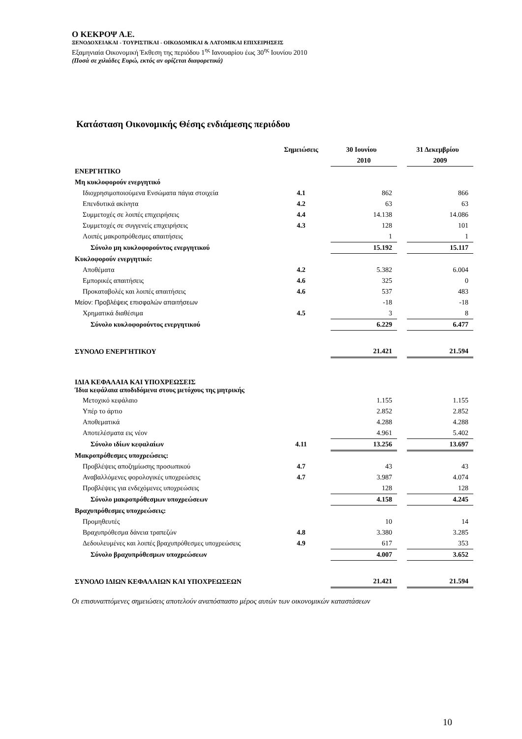Ο ΚΕΚΡΟΨ Α.Ε.
ΞΕΝΟΔΟΧΕΙΑΚΑΙ - ΤΟΥΡΙΣΤΙΚΑΙ - ΟΙΚΟΔΟΜΙΚΑΙ & ΛΑΤΟΜΙΚΑΙ ΕΠΙΧΕΙΡΗΣΕΙΣ
Εξαμηνιαία Οικονομική Έκθεση της περιόδου 1<sup>ης</sup> Ιανουαρίου έως 30<sup>ης</sup> Ιουνίου 2010
(Ποσά σε χιλιάδες Ευρώ, εκτός αν ορίζεται διαφορετικά)
Κατάσταση Οικονομικής Θέσης ενδιάμεσης περιόδου
| | Σημειώσεις | | 30 Ιουνίου | | 31 Δεκεμβρίου |
| --- | --- | --- | --- | --- | --- |
| | | | 2010 | | 2009 |
| ΕΝΕΡΓΗΤΙΚΟ | | | | | |
| Μη κυκλοφορούν ενεργητικό | | | | | |
| Ιδιοχρησιμοποιούμενα Ενσώματα πάγια στοιχεία | 4.1 | | 862 | | 866 |
| Επενδυτικά ακίνητα | 4.2 | | 63 | | 63 |
| Συμμετοχές σε λοιπές επιχειρήσεις | 4.4 | | 14.138 | | 14.086 |
| Συμμετοχές σε συγγενείς επιχειρήσεις | 4.3 | | 128 | | 101 |
| Λοιπές μακροπρόθεσμες απαιτήσεις | | | 1 | | 1 |
| Σύνολο μη κυκλοφορούντος ενεργητικού | | | 15.192 | | 15.117 |
| Κυκλοφορούν ενεργητικό: | | | | | |
| Αποθέματα | 4.2 | | 5.382 | | 6.004 |
| Εμπορικές απαιτήσεις | 4.6 | | 325 | | 0 |
| Προκαταβολές και λοιπές απαιτήσεις | 4.6 | | 537 | | 483 |
| Μείον: Προβλέψεις επισφαλών απαιτήσεων | | | -18 | | -18 |
| Χρηματικά διαθέσιμα | 4.5 | | 3 | | 8 |
| Σύνολο κυκλοφορούντος ενεργητικού | | | 6.229 | | 6.477 |
| ΣΥΝΟΛΟ ΕΝΕΡΓΗΤΙΚΟΥ | | | 21.421 | | 21.594 |
| ΙΔΙΑ ΚΕΦΑΛΑΙΑ ΚΑΙ ΥΠΟΧΡΕΩΣΕΙΣ Ίδια κεφάλαια αποδιδόμενα στους μετόχους της μητρικής | | | | | |
| Μετοχικό κεφάλαιο | | | 1.155 | | 1.155 |
| Υπέρ το άρτιο | | | 2.852 | | 2.852 |
| Αποθεματικά | | | 4.288 | | 4.288 |
| Αποτελέσματα εις νέον | | | 4.961 | | 5.402 |
| Σύνολο ιδίων κεφαλαίων | 4.11 | | 13.256 | | 13.697 |
| Μακροπρόθεσμες υποχρεώσεις: | | | | | |
| Προβλέψεις αποζημίωσης προσωπικού | 4.7 | | 43 | | 43 |
| Αναβαλλόμενες φορολογικές υποχρεώσεις | 4.7 | | 3.987 | | 4.074 |
| Προβλέψεις για ενδεχόμενες υποχρεώσεις | | | 128 | | 128 |
| Σύνολο μακροπρόθεσμων υποχρεώσεων | | | 4.158 | | 4.245 |
| Βραχυπρόθεσμες υποχρεώσεις: | | | | | |
| Προμηθευτές | | | 10 | | 14 |
| Βραχυπρόθεσμα δάνεια τραπεζών | 4.8 | | 3.380 | | 3.285 |
| Δεδουλευμένες και λοιπές βραχυπρόθεσμες υποχρεώσεις | 4.9 | | 617 | | 353 |
| Σύνολο βραχυπρόθεσμων υποχρεώσεων | | | 4.007 | | 3.652 |
| ΣΥΝΟΛΟ ΙΔΙΩΝ ΚΕΦΑΛΑΙΩΝ ΚΑΙ ΥΠΟΧΡΕΩΣΕΩΝ | | | 21.421 | | 21.594 |
Οι επισυναπτόμενες σημειώσεις αποτελούν αναπόσπαστο μέρος αυτών των οικονομικών καταστάσεων
10